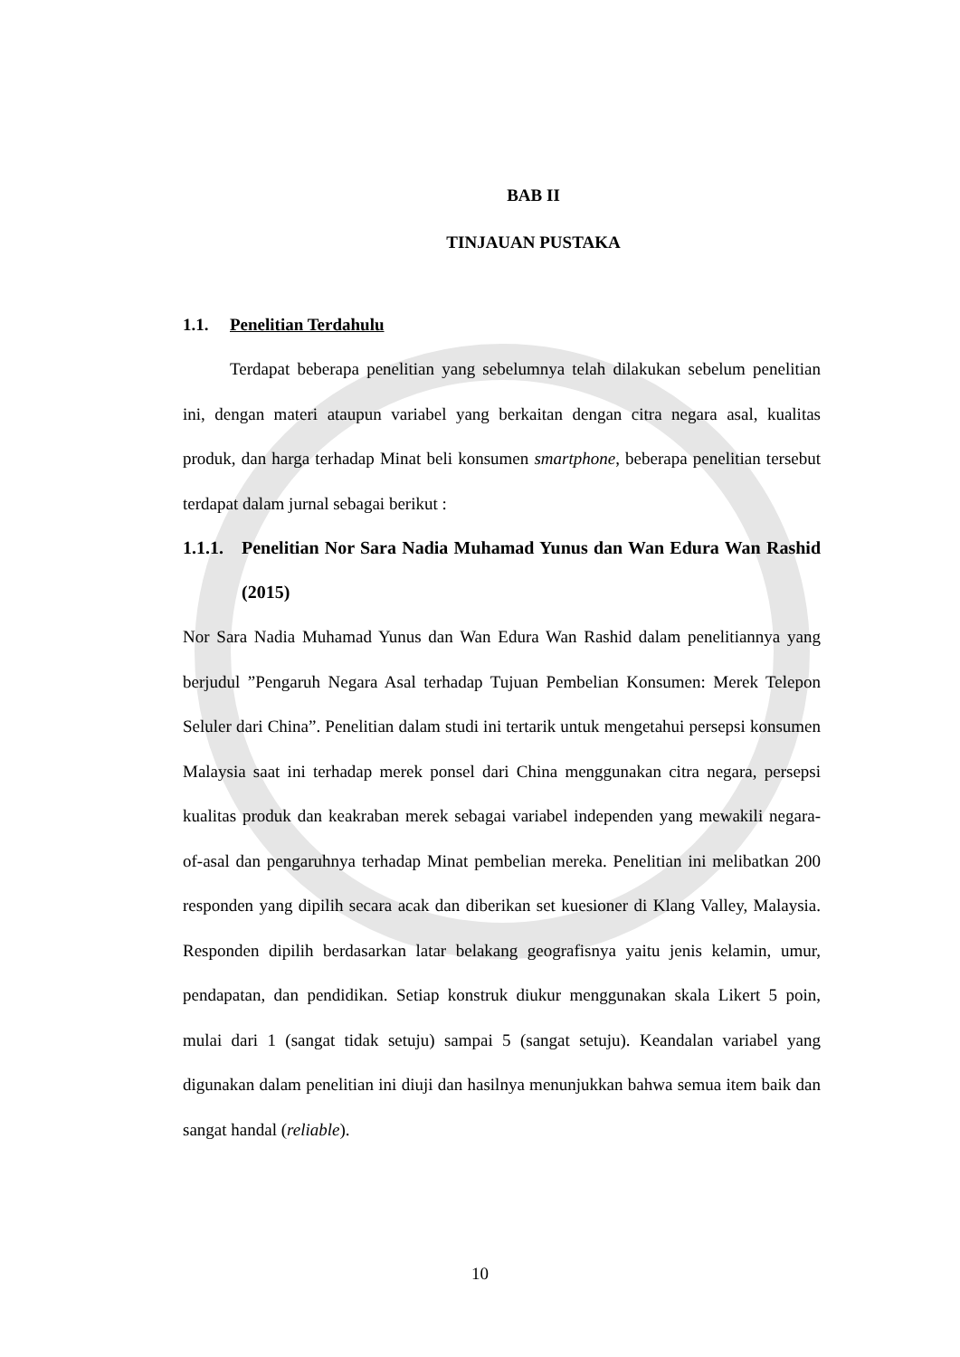BAB II
TINJAUAN PUSTAKA
1.1. Penelitian Terdahulu
Terdapat beberapa penelitian yang sebelumnya telah dilakukan sebelum penelitian ini, dengan materi ataupun variabel yang berkaitan dengan citra negara asal, kualitas produk, dan harga terhadap Minat beli konsumen smartphone, beberapa penelitian tersebut terdapat dalam jurnal sebagai berikut :
1.1.1. Penelitian Nor Sara Nadia Muhamad Yunus dan Wan Edura Wan Rashid (2015)
Nor Sara Nadia Muhamad Yunus dan Wan Edura Wan Rashid dalam penelitiannya yang berjudul ”Pengaruh Negara Asal terhadap Tujuan Pembelian Konsumen: Merek Telepon Seluler dari China”. Penelitian dalam studi ini tertarik untuk mengetahui persepsi konsumen Malaysia saat ini terhadap merek ponsel dari China menggunakan citra negara, persepsi kualitas produk dan keakraban merek sebagai variabel independen yang mewakili negara-of-asal dan pengaruhnya terhadap Minat pembelian mereka. Penelitian ini melibatkan 200 responden yang dipilih secara acak dan diberikan set kuesioner di Klang Valley, Malaysia. Responden dipilih berdasarkan latar belakang geografisnya yaitu jenis kelamin, umur, pendapatan, dan pendidikan. Setiap konstruk diukur menggunakan skala Likert 5 poin, mulai dari 1 (sangat tidak setuju) sampai 5 (sangat setuju). Keandalan variabel yang digunakan dalam penelitian ini diuji dan hasilnya menunjukkan bahwa semua item baik dan sangat handal (reliable).
10